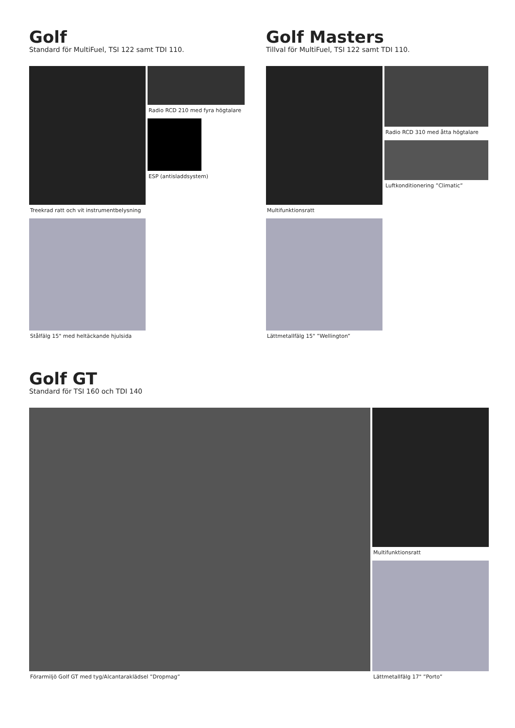Golf
Standard för MultiFuel, TSI 122 samt TDI 110.
Treekrad ratt och vit instrumentbelysning
Radio RCD 210 med fyra högtalare
ESP (antisladdsystem)
Stålfälg 15" med heltäckande hjulsida
Golf Masters
Tillval för MultiFuel, TSI 122 samt TDI 110.
Multifunktionsratt Radio RCD 310 med åtta högtalare
Luftkonditionering ”Climatic”
Lättmetallfälg 15" ”Wellington”
Golf GT
Standard för TSI 160 och TDI 140
Förarmiljö Golf GT med tyg/Alcantaraklädsel ”Dropmag”
Multifunktionsratt
Lättmetallfälg 17" ”Porto”